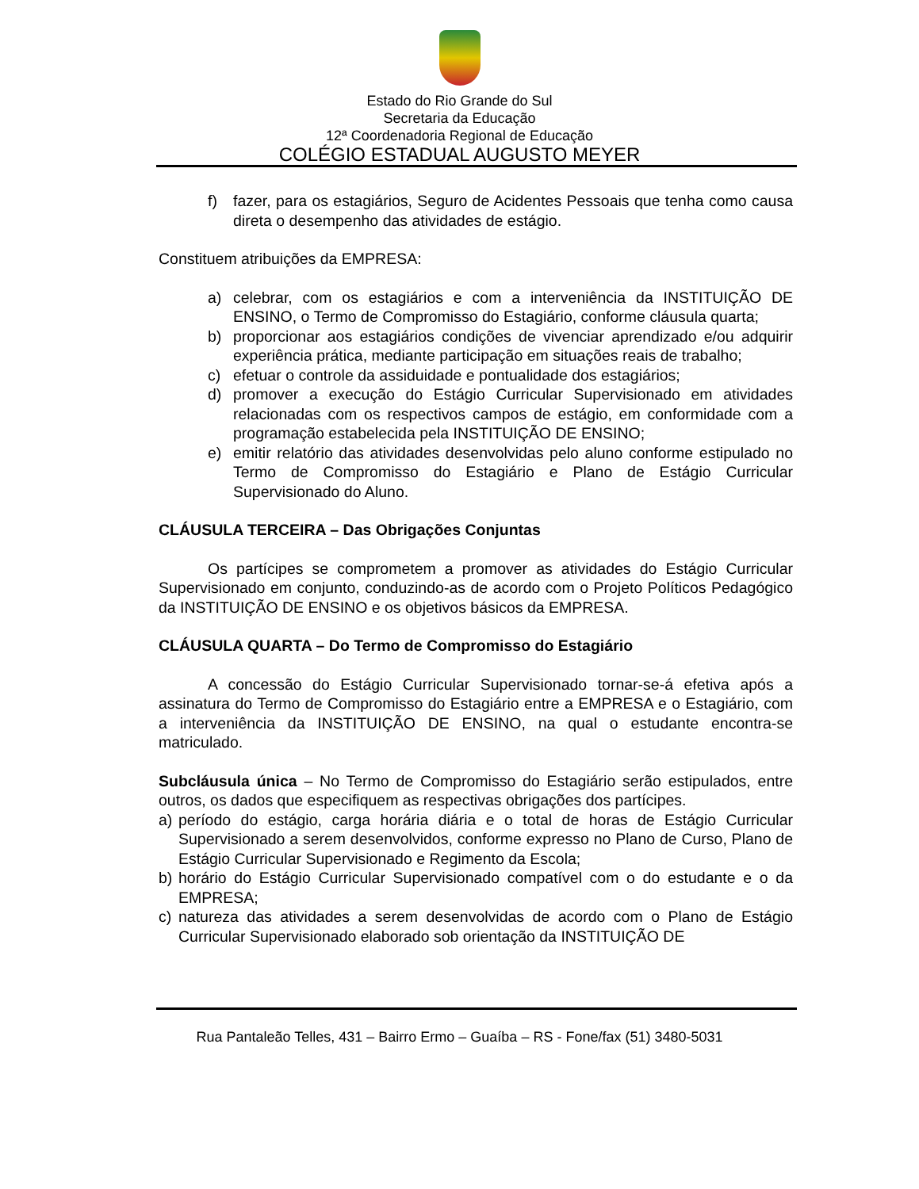Estado do Rio Grande do Sul
Secretaria da Educação
12ª Coordenadoria Regional de Educação
COLÉGIO ESTADUAL AUGUSTO MEYER
f) fazer, para os estagiários, Seguro de Acidentes Pessoais que tenha como causa direta o desempenho das atividades de estágio.
Constituem atribuições da EMPRESA:
a) celebrar, com os estagiários e com a interveniência da INSTITUIÇÃO DE ENSINO, o Termo de Compromisso do Estagiário, conforme cláusula quarta;
b) proporcionar aos estagiários condições de vivenciar aprendizado e/ou adquirir experiência prática, mediante participação em situações reais de trabalho;
c) efetuar o controle da assiduidade e pontualidade dos estagiários;
d) promover a execução do Estágio Curricular Supervisionado em atividades relacionadas com os respectivos campos de estágio, em conformidade com a programação estabelecida pela INSTITUIÇÃO DE ENSINO;
e) emitir relatório das atividades desenvolvidas pelo aluno conforme estipulado no Termo de Compromisso do Estagiário e Plano de Estágio Curricular Supervisionado do Aluno.
CLÁUSULA TERCEIRA – Das Obrigações Conjuntas
Os partícipes se comprometem a promover as atividades do Estágio Curricular Supervisionado em conjunto, conduzindo-as de acordo com o Projeto Políticos Pedagógico da INSTITUIÇÃO DE ENSINO e os objetivos básicos da EMPRESA.
CLÁUSULA QUARTA – Do Termo de Compromisso do Estagiário
A concessão do Estágio Curricular Supervisionado tornar-se-á efetiva após a assinatura do Termo de Compromisso do Estagiário entre a EMPRESA e o Estagiário, com a interveniência da INSTITUIÇÃO DE ENSINO, na qual o estudante encontra-se matriculado.
Subcláusula única – No Termo de Compromisso do Estagiário serão estipulados, entre outros, os dados que especifiquem as respectivas obrigações dos partícipes.
a) período do estágio, carga horária diária e o total de horas de Estágio Curricular Supervisionado a serem desenvolvidos, conforme expresso no Plano de Curso, Plano de Estágio Curricular Supervisionado e Regimento da Escola;
b) horário do Estágio Curricular Supervisionado compatível com o do estudante e o da EMPRESA;
c) natureza das atividades a serem desenvolvidas de acordo com o Plano de Estágio Curricular Supervisionado elaborado sob orientação da INSTITUIÇÃO DE
Rua Pantaleão Telles, 431 – Bairro Ermo – Guaíba – RS - Fone/fax (51) 3480-5031